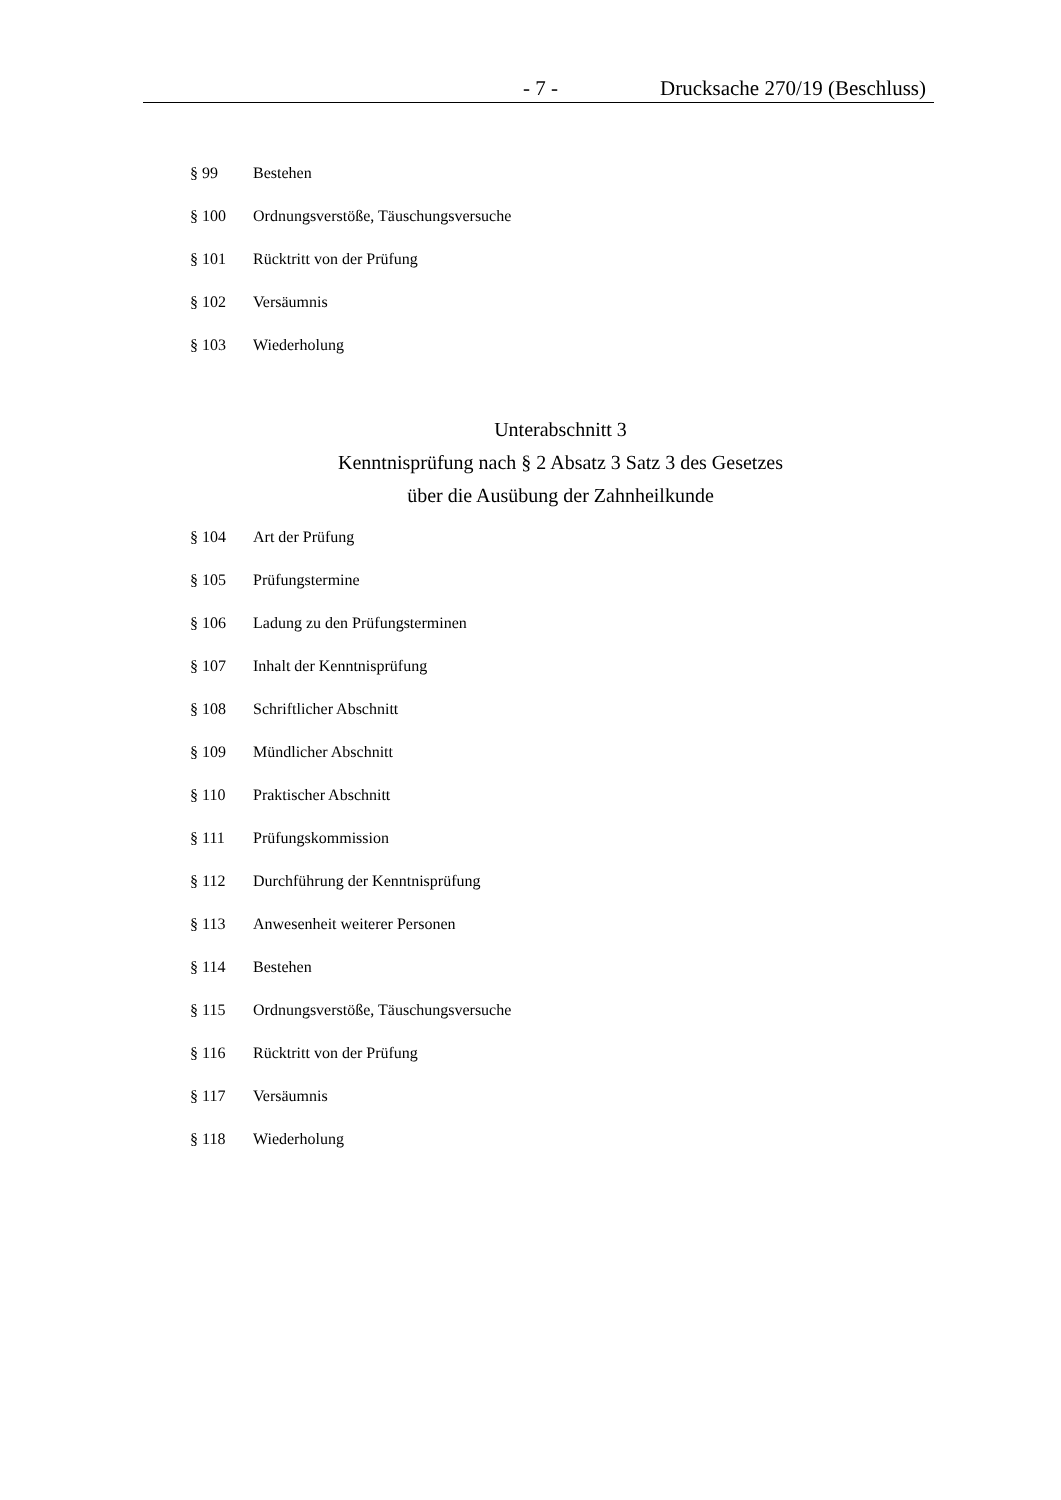- 7 - Drucksache 270/19 (Beschluss)
§ 99 Bestehen
§ 100 Ordnungsverstöße, Täuschungsversuche
§ 101 Rücktritt von der Prüfung
§ 102 Versäumnis
§ 103 Wiederholung
Unterabschnitt 3
Kenntnisprüfung nach § 2 Absatz 3 Satz 3 des Gesetzes
über die Ausübung der Zahnheilkunde
§ 104 Art der Prüfung
§ 105 Prüfungstermine
§ 106 Ladung zu den Prüfungsterminen
§ 107 Inhalt der Kenntnisprüfung
§ 108 Schriftlicher Abschnitt
§ 109 Mündlicher Abschnitt
§ 110 Praktischer Abschnitt
§ 111 Prüfungskommission
§ 112 Durchführung der Kenntnisprüfung
§ 113 Anwesenheit weiterer Personen
§ 114 Bestehen
§ 115 Ordnungsverstöße, Täuschungsversuche
§ 116 Rücktritt von der Prüfung
§ 117 Versäumnis
§ 118 Wiederholung